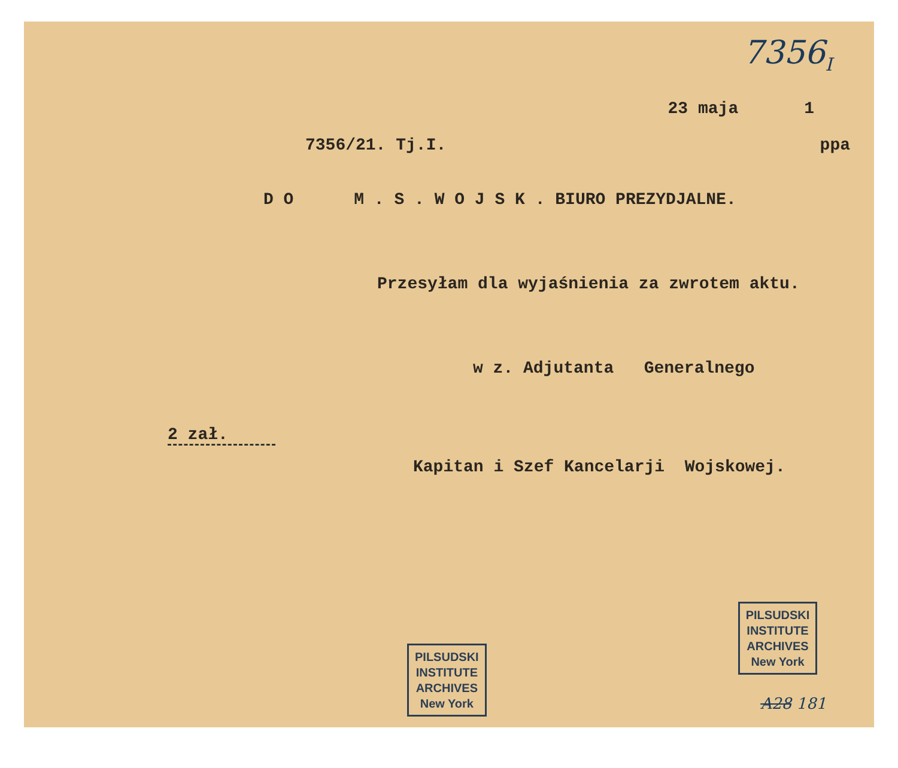7356<sub>I</sub>
23 maja 1
7356/21. Tj.I. ppa
D O M . S . W O J S K . BIURO PREZYDJALNE.
Przesyłam dla wyjaśnienia za zwrotem aktu.
w z. Adjutanta Generalnego
2 zał.
Kapitan i Szef Kancelarji Wojskowej.
PILSUDSKI
INSTITUTE
ARCHIVES
New York PILSUDSKI
INSTITUTE
ARCHIVES
New York
A28 181